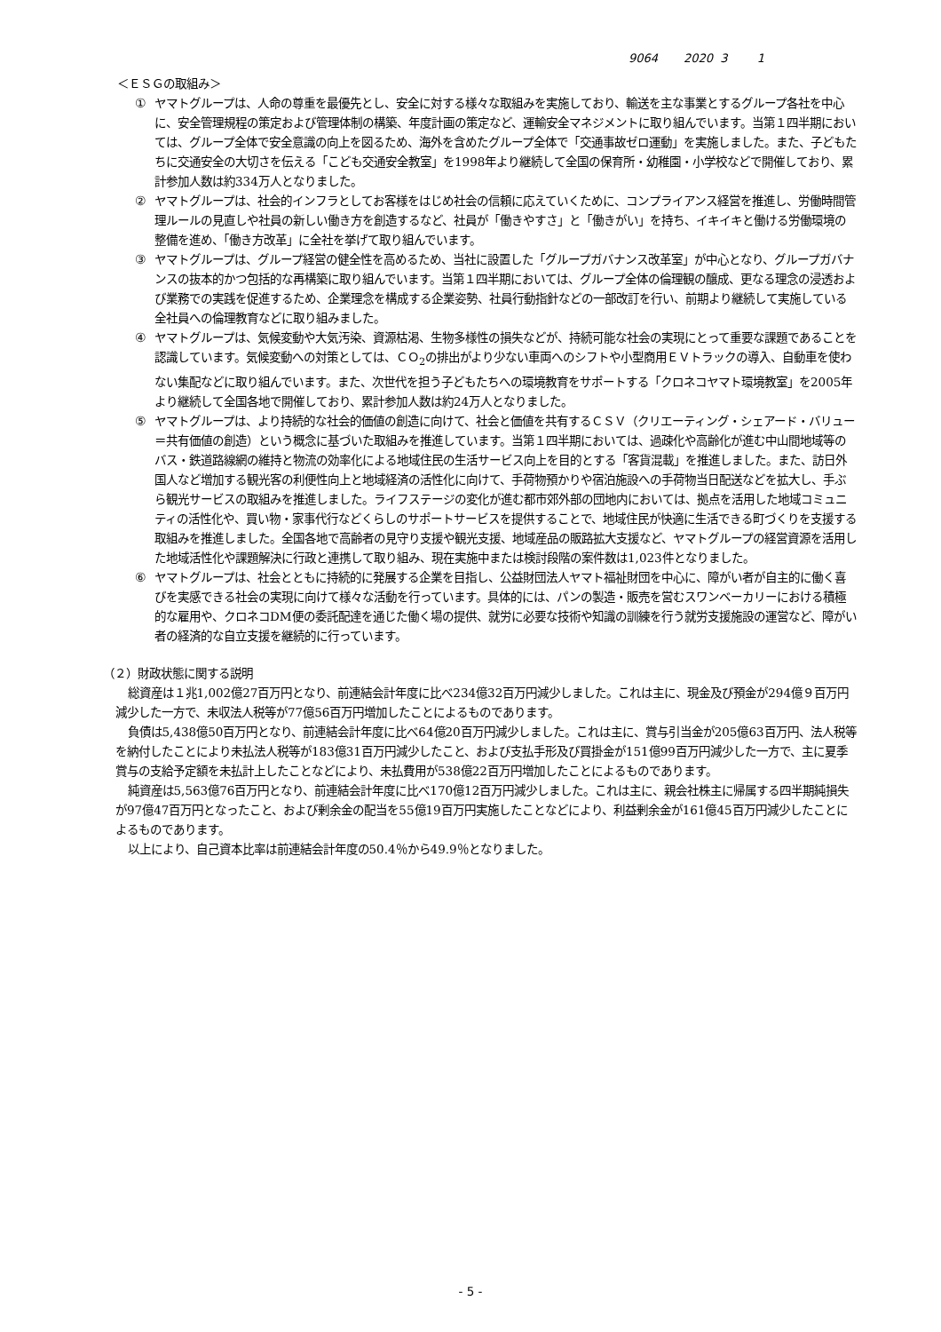9064 2020 3 1
＜ＥＳＧの取組み＞
① ヤマトグループは、人命の尊重を最優先とし、安全に対する様々な取組みを実施しており、輸送を主な事業とするグループ各社を中心に、安全管理規程の策定および管理体制の構築、年度計画の策定など、運輸安全マネジメントに取り組んでいます。当第１四半期においては、グループ全体で安全意識の向上を図るため、海外を含めたグループ全体で「交通事故ゼロ運動」を実施しました。また、子どもたちに交通安全の大切さを伝える「こども交通安全教室」を1998年より継続して全国の保育所・幼稚園・小学校などで開催しており、累計参加人数は約334万人となりました。
② ヤマトグループは、社会的インフラとしてお客様をはじめ社会の信頼に応えていくために、コンプライアンス経営を推進し、労働時間管理ルールの見直しや社員の新しい働き方を創造するなど、社員が「働きやすさ」と「働きがい」を持ち、イキイキと働ける労働環境の整備を進め、「働き方改革」に全社を挙げて取り組んでいます。
③ ヤマトグループは、グループ経営の健全性を高めるため、当社に設置した「グループガバナンス改革室」が中心となり、グループガバナンスの抜本的かつ包括的な再構築に取り組んでいます。当第１四半期においては、グループ全体の倫理観の醸成、更なる理念の浸透および業務での実践を促進するため、企業理念を構成する企業姿勢、社員行動指針などの一部改訂を行い、前期より継続して実施している全社員への倫理教育などに取り組みました。
④ ヤマトグループは、気候変動や大気汚染、資源枯渇、生物多様性の損失などが、持続可能な社会の実現にとって重要な課題であることを認識しています。気候変動への対策としては、ＣＯ<sub>2</sub>の排出がより少ない車両へのシフトや小型商用ＥＶトラックの導入、自動車を使わない集配などに取り組んでいます。また、次世代を担う子どもたちへの環境教育をサポートする「クロネコヤマト環境教室」を2005年より継続して全国各地で開催しており、累計参加人数は約24万人となりました。
⑤ ヤマトグループは、より持続的な社会的価値の創造に向けて、社会と価値を共有するＣＳＶ（クリエーティング・シェアード・バリュー＝共有価値の創造）という概念に基づいた取組みを推進しています。当第１四半期においては、過疎化や高齢化が進む中山間地域等のバス・鉄道路線網の維持と物流の効率化による地域住民の生活サービス向上を目的とする「客貨混載」を推進しました。また、訪日外国人など増加する観光客の利便性向上と地域経済の活性化に向けて、手荷物預かりや宿泊施設への手荷物当日配送などを拡大し、手ぶら観光サービスの取組みを推進しました。ライフステージの変化が進む都市郊外部の団地内においては、拠点を活用した地域コミュニティの活性化や、買い物・家事代行などくらしのサポートサービスを提供することで、地域住民が快適に生活できる町づくりを支援する取組みを推進しました。全国各地で高齢者の見守り支援や観光支援、地域産品の販路拡大支援など、ヤマトグループの経営資源を活用した地域活性化や課題解決に行政と連携して取り組み、現在実施中または検討段階の案件数は1,023件となりました。
⑥ ヤマトグループは、社会とともに持続的に発展する企業を目指し、公益財団法人ヤマト福祉財団を中心に、障がい者が自主的に働く喜びを実感できる社会の実現に向けて様々な活動を行っています。具体的には、パンの製造・販売を営むスワンベーカリーにおける積極的な雇用や、クロネコDM便の委託配達を通じた働く場の提供、就労に必要な技術や知識の訓練を行う就労支援施設の運営など、障がい者の経済的な自立支援を継続的に行っています。
（２）財政状態に関する説明
総資産は１兆1,002億27百万円となり、前連結会計年度に比べ234億32百万円減少しました。これは主に、現金及び預金が294億９百万円減少した一方で、未収法人税等が77億56百万円増加したことによるものであります。
負債は5,438億50百万円となり、前連結会計年度に比べ64億20百万円減少しました。これは主に、賞与引当金が205億63百万円、法人税等を納付したことにより未払法人税等が183億31百万円減少したこと、および支払手形及び買掛金が151億99百万円減少した一方で、主に夏季賞与の支給予定額を未払計上したことなどにより、未払費用が538億22百万円増加したことによるものであります。
純資産は5,563億76百万円となり、前連結会計年度に比べ170億12百万円減少しました。これは主に、親会社株主に帰属する四半期純損失が97億47百万円となったこと、および剰余金の配当を55億19百万円実施したことなどにより、利益剰余金が161億45百万円減少したことによるものであります。
以上により、自己資本比率は前連結会計年度の50.4％から49.9％となりました。
- 5 -